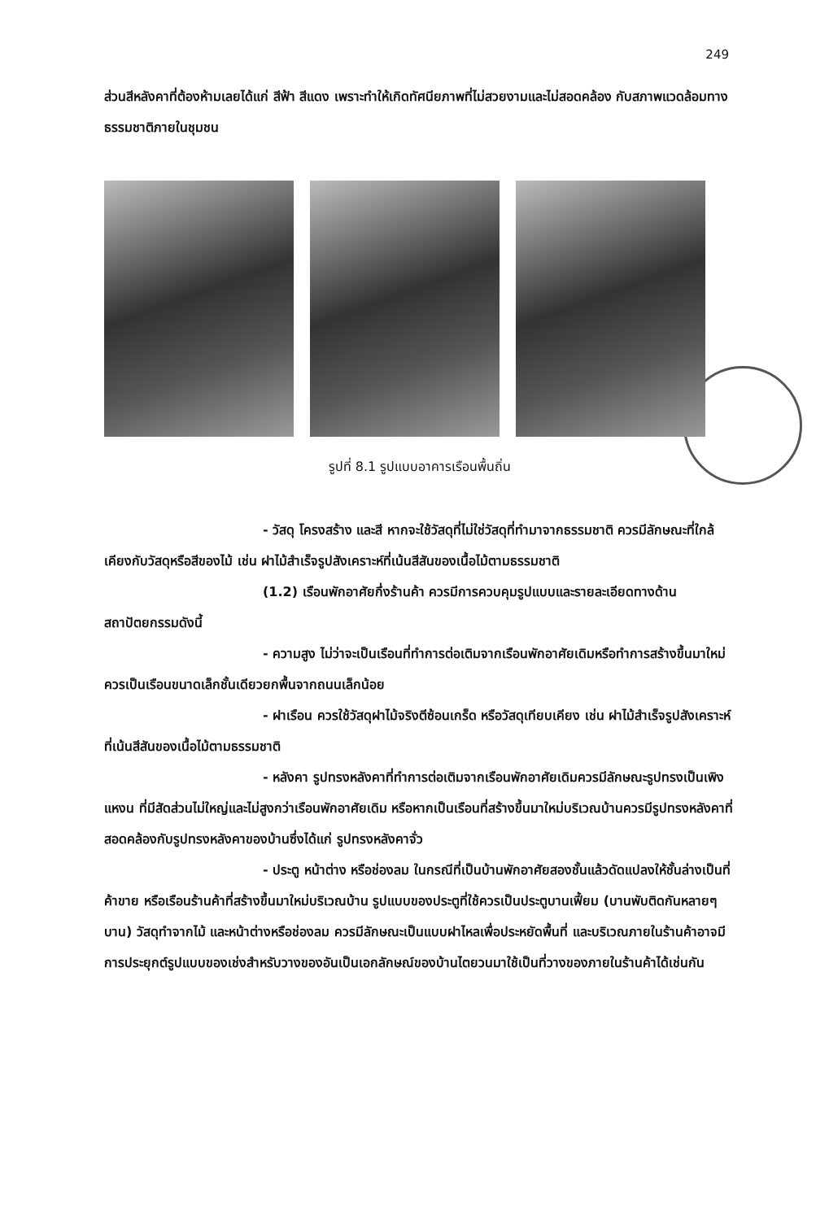249
ส่วนสีหลังคาที่ต้องห้ามเลยได้แก่ สีฟ้า สีแดง เพราะทำให้เกิดทัศนียภาพที่ไม่สวยงามและไม่สอดคล้อง กับสภาพแวดล้อมทางธรรมชาติภายในชุมชน
รูปที่ 8.1 รูปแบบอาคารเรือนพื้นถิ่น
- วัสดุ โครงสร้าง และสี หากจะใช้วัสดุที่ไม่ใช่วัสดุที่ทำมาจากธรรมชาติ ควรมีลักษณะที่ใกล้เคียงกับวัสดุหรือสีของไม้ เช่น ฝาไม้สำเร็จรูปสังเคราะห์ที่เน้นสีสันของเนื้อไม้ตามธรรมชาติ
(1.2) เรือนพักอาศัยกึ่งร้านค้า ควรมีการควบคุมรูปแบบและรายละเอียดทางด้านสถาปัตยกรรมดังนี้
- ความสูง ไม่ว่าจะเป็นเรือนที่ทำการต่อเติมจากเรือนพักอาศัยเดิมหรือทำการสร้างขึ้นมาใหม่ควรเป็นเรือนขนาดเล็กชั้นเดียวยกพื้นจากถนนเล็กน้อย
- ฝาเรือน ควรใช้วัสดุฝาไม้จริงตีซ้อนเกร็ด หรือวัสดุเทียบเคียง เช่น ฝาไม้สำเร็จรูปสังเคราะห์ที่เน้นสีสันของเนื้อไม้ตามธรรมชาติ
- หลังคา รูปทรงหลังคาที่ทำการต่อเติมจากเรือนพักอาศัยเดิมควรมีลักษณะรูปทรงเป็นเพิงแหงน ที่มีสัดส่วนไม่ใหญ่และไม่สูงกว่าเรือนพักอาศัยเดิม หรือหากเป็นเรือนที่สร้างขึ้นมาใหม่บริเวณบ้านควรมีรูปทรงหลังคาที่สอดคล้องกับรูปทรงหลังคาของบ้านซึ่งได้แก่ รูปทรงหลังคาจั่ว
- ประตู หน้าต่าง หรือช่องลม ในกรณีที่เป็นบ้านพักอาศัยสองชั้นแล้วดัดแปลงให้ชั้นล่างเป็นที่ค้าขาย หรือเรือนร้านค้าที่สร้างขึ้นมาใหม่บริเวณบ้าน รูปแบบของประตูที่ใช้ควรเป็นประตูบานเฟี้ยม (บานพับติดกันหลายๆ บาน) วัสดุทำจากไม้ และหน้าต่างหรือช่องลม ควรมีลักษณะเป็นแบบฝาไหลเพื่อประหยัดพื้นที่ และบริเวณภายในร้านค้าอาจมีการประยุกต์รูปแบบของเช่งสำหรับวางของอันเป็นเอกลักษณ์ของบ้านไตยวนมาใช้เป็นที่วางของภายในร้านค้าได้เช่นกัน